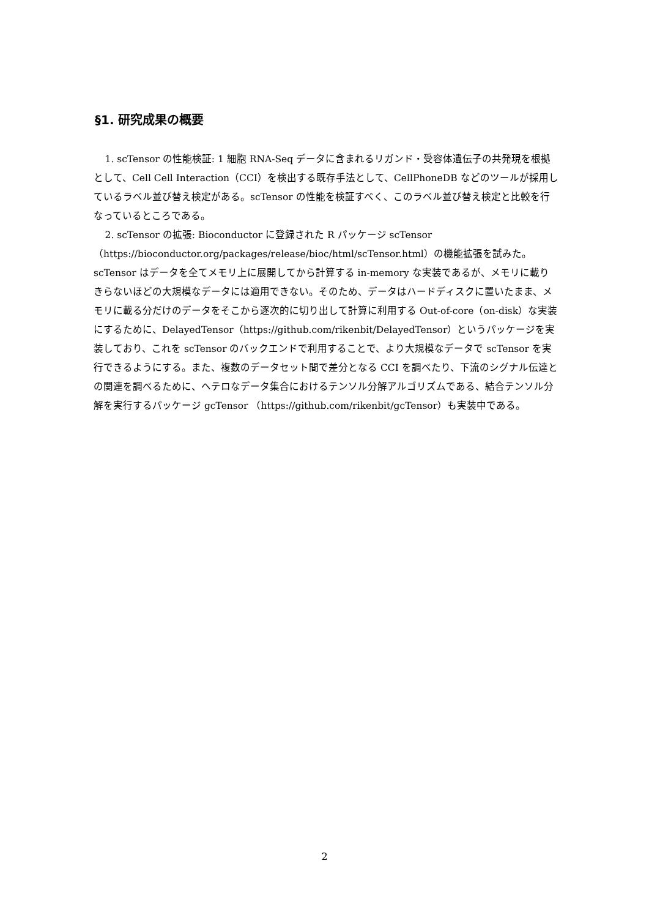§1. 研究成果の概要
1. scTensor の性能検証: 1 細胞 RNA-Seq データに含まれるリガンド・受容体遺伝子の共発現を根拠として、Cell Cell Interaction（CCI）を検出する既存手法として、CellPhoneDB などのツールが採用しているラベル並び替え検定がある。scTensor の性能を検証すべく、このラベル並び替え検定と比較を行なっているところである。
2. scTensor の拡張: Bioconductor に登録された R パッケージ scTensor （https://bioconductor.org/packages/release/bioc/html/scTensor.html）の機能拡張を試みた。scTensor はデータを全てメモリ上に展開してから計算する in-memory な実装であるが、メモリに載りきらないほどの大規模なデータには適用できない。そのため、データはハードディスクに置いたまま、メモリに載る分だけのデータをそこから逐次的に切り出して計算に利用する Out-of-core（on-disk）な実装にするために、DelayedTensor（https://github.com/rikenbit/DelayedTensor）というパッケージを実装しており、これを scTensor のバックエンドで利用することで、より大規模なデータで scTensor を実行できるようにする。また、複数のデータセット間で差分となる CCI を調べたり、下流のシグナル伝達との関連を調べるために、ヘテロなデータ集合におけるテンソル分解アルゴリズムである、結合テンソル分解を実行するパッケージ gcTensor （https://github.com/rikenbit/gcTensor）も実装中である。
2